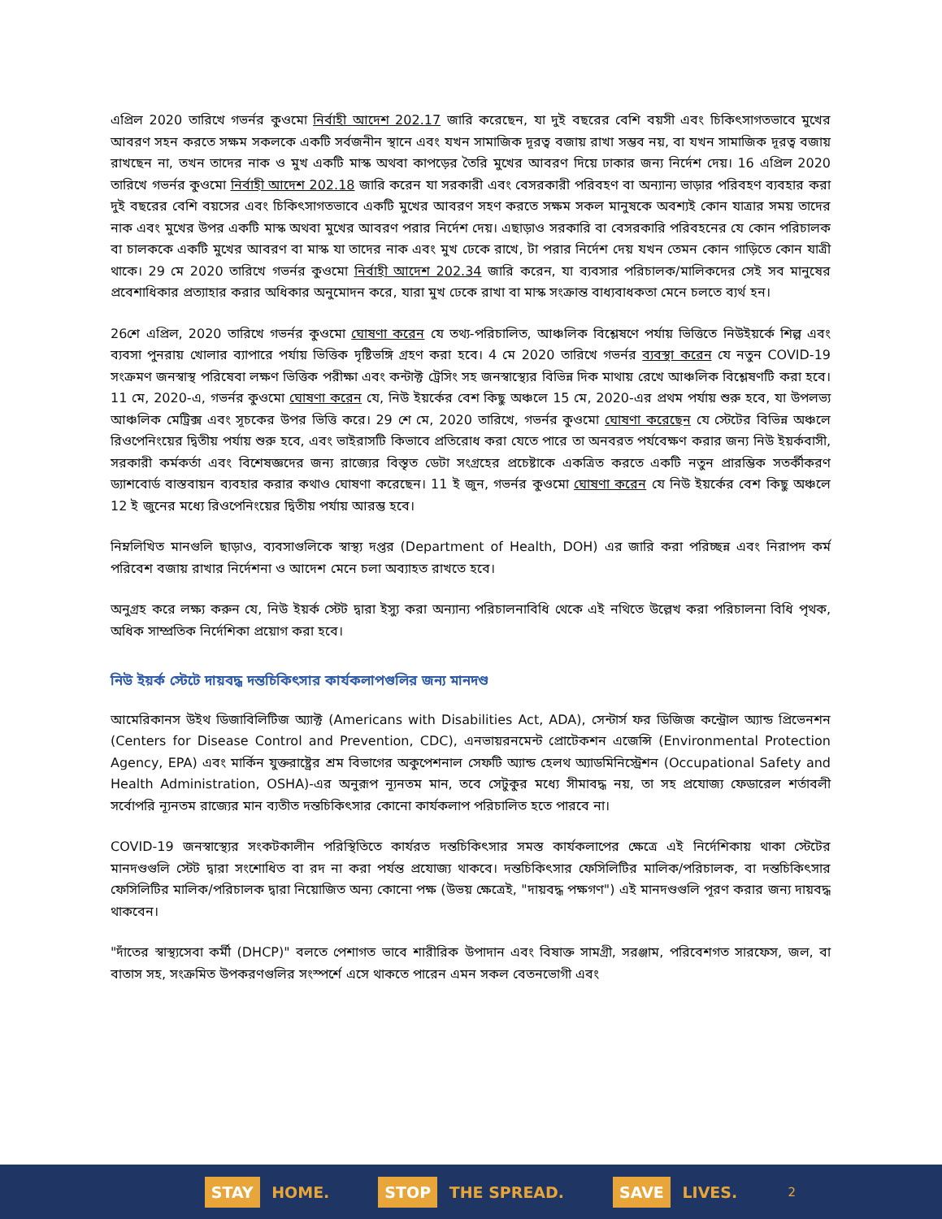এপ্রিল 2020 তারিখে গভর্নর কুওমো নির্বাহী আদেশ 202.17 জারি করেছেন, যা দুই বছরের বেশি বয়সী এবং চিকিৎসাগতভাবে মুখের আবরণ সহন করতে সক্ষম সকলকে একটি সর্বজনীন স্থানে এবং যখন সামাজিক দূরত্ব বজায় রাখা সম্ভব নয়, বা যখন সামাজিক দূরত্ব বজায় রাখছেন না, তখন তাদের নাক ও মুখ একটি মাস্ক অথবা কাপড়ের তৈরি মুখের আবরণ দিয়ে ঢাকার জন্য নির্দেশ দেয়। 16 এপ্রিল 2020 তারিখে গভর্নর কুওমো নির্বাহী আদেশ 202.18 জারি করেন যা সরকারী এবং বেসরকারী পরিবহণ বা অন্যান্য ভাড়ার পরিবহণ ব্যবহার করা দুই বছরের বেশি বয়সের এবং চিকিৎসাগতভাবে একটি মুখের আবরণ সহণ করতে সক্ষম সকল মানুষকে অবশ্যই কোন যাত্রার সময় তাদের নাক এবং মুখের উপর একটি মাস্ক অথবা মুখের আবরণ পরার নির্দেশ দেয়। এছাড়াও সরকারি বা বেসরকারি পরিবহনের যে কোন পরিচালক বা চালককে একটি মুখের আবরণ বা মাস্ক যা তাদের নাক এবং মুখ ঢেকে রাখে, টা পরার নির্দেশ দেয় যখন তেমন কোন গাড়িতে কোন যাত্রী থাকে। 29 মে 2020 তারিখে গভর্নর কুওমো নির্বাহী আদেশ 202.34 জারি করেন, যা ব্যবসার পরিচালক/মালিকদের সেই সব মানুষের প্রবেশাধিকার প্রত্যাহার করার অধিকার অনুমোদন করে, যারা মুখ ঢেকে রাখা বা মাস্ক সংক্রান্ত বাধ্যবাধকতা মেনে চলতে ব্যর্থ হন।
26শে এপ্রিল, 2020 তারিখে গভর্নর কুওমো ঘোষণা করেন যে তথ্য-পরিচালিত, আঞ্চলিক বিশ্লেষণে পর্যায় ভিত্তিতে নিউইয়র্কে শিল্প এবং ব্যবসা পুনরায় খোলার ব্যাপারে পর্যায় ভিত্তিক দৃষ্টিভঙ্গি গ্রহণ করা হবে। 4 মে 2020 তারিখে গভর্নর ব্যবস্থা করেন যে নতুন COVID-19 সংক্রমণ জনস্বাস্থ পরিষেবা লক্ষণ ভিত্তিক পরীক্ষা এবং কন্টাক্ট ট্রেসিং সহ জনস্বাস্থ্যের বিভিন্ন দিক মাথায় রেখে আঞ্চলিক বিশ্লেষণটি করা হবে। 11 মে, 2020-এ, গভর্নর কুওমো ঘোষণা করেন যে, নিউ ইয়র্কের বেশ কিছু অঞ্চলে 15 মে, 2020-এর প্রথম পর্যায় শুরু হবে, যা উপলভ্য আঞ্চলিক মেট্রিক্স এবং সূচকের উপর ভিত্তি করে। 29 শে মে, 2020 তারিখে, গভর্নর কুওমো ঘোষণা করেছেন যে স্টেটের বিভিন্ন অঞ্চলে রিওপেনিংয়ের দ্বিতীয় পর্যায় শুরু হবে, এবং ভাইরাসটি কিভাবে প্রতিরোধ করা যেতে পারে তা অনবরত পর্যবেক্ষণ করার জন্য নিউ ইয়র্কবাসী, সরকারী কর্মকর্তা এবং বিশেষজ্ঞদের জন্য রাজ্যের বিস্তৃত ডেটা সংগ্রহের প্রচেষ্টাকে একত্রিত করতে একটি নতুন প্রারম্ভিক সতর্কীকরণ ড্যাশবোর্ড বাস্তবায়ন ব্যবহার করার কথাও ঘোষণা করেছেন। 11 ই জুন, গভর্নর কুওমো ঘোষণা করেন যে নিউ ইয়র্কের বেশ কিছু অঞ্চলে 12 ই জুনের মধ্যে রিওপেনিংয়ের দ্বিতীয় পর্যায় আরম্ভ হবে।
নিম্নলিখিত মানগুলি ছাড়াও, ব্যবসাগুলিকে স্বাস্থ্য দপ্তর (Department of Health, DOH) এর জারি করা পরিচ্ছন্ন এবং নিরাপদ কর্ম পরিবেশ বজায় রাখার নির্দেশনা ও আদেশ মেনে চলা অব্যাহত রাখতে হবে।
অনুগ্রহ করে লক্ষ্য করুন যে, নিউ ইয়র্ক স্টেট দ্বারা ইস্যু করা অন্যান্য পরিচালনাবিধি থেকে এই নথিতে উল্লেখ করা পরিচালনা বিধি পৃথক, অধিক সাম্প্রতিক নির্দেশিকা প্রয়োগ করা হবে।
নিউ ইয়র্ক স্টেটে দায়বদ্ধ দন্তচিকিৎসার কার্যকলাপগুলির জন্য মানদণ্ড
আমেরিকানস উইথ ডিজাবিলিটিজ অ্যাক্ট (Americans with Disabilities Act, ADA), সেন্টার্স ফর ডিজিজ কন্ট্রোল অ্যান্ড প্রিভেনশন (Centers for Disease Control and Prevention, CDC), এনভায়রনমেন্ট প্রোটেকশন এজেন্সি (Environmental Protection Agency, EPA) এবং মার্কিন যুক্তরাষ্ট্রের শ্রম বিভাগের অকুপেশনাল সেফটি অ্যান্ড হেলথ অ্যাডমিনিস্ট্রেশন (Occupational Safety and Health Administration, OSHA)-এর অনুরূপ ন্যূনতম মান, তবে সেটুকুর মধ্যে সীমাবদ্ধ নয়, তা সহ প্রযোজ্য ফেডারেল শর্তাবলী সর্বোপরি ন্যূনতম রাজ্যের মান ব্যতীত দন্তচিকিৎসার কোনো কার্যকলাপ পরিচালিত হতে পারবে না।
COVID-19 জনস্বাস্থ্যের সংকটকালীন পরিস্থিতিতে কার্যরত দন্তচিকিৎসার সমস্ত কার্যকলাপের ক্ষেত্রে এই নির্দেশিকায় থাকা স্টেটের মানদণ্ডগুলি স্টেট দ্বারা সংশোধিত বা রদ না করা পর্যন্ত প্রযোজ্য থাকবে। দন্তচিকিৎসার ফেসিলিটির মালিক/পরিচালক, বা দন্তচিকিৎসার ফেসিলিটির মালিক/পরিচালক দ্বারা নিয়োজিত অন্য কোনো পক্ষ (উভয় ক্ষেত্রেই, "দায়বদ্ধ পক্ষগণ") এই মানদণ্ডগুলি পূরণ করার জন্য দায়বদ্ধ থাকবেন।
"দাঁতের স্বাস্থ্যসেবা কর্মী (DHCP)" বলতে পেশাগত ভাবে শারীরিক উপাদান এবং বিষাক্ত সামগ্রী, সরঞ্জাম, পরিবেশগত সারফেস, জল, বা বাতাস সহ, সংক্রমিত উপকরণগুলির সংস্পর্শে এসে থাকতে পারেন এমন সকল বেতনভোগী এবং
STAY HOME. STOP THE SPREAD. SAVE LIVES.
2